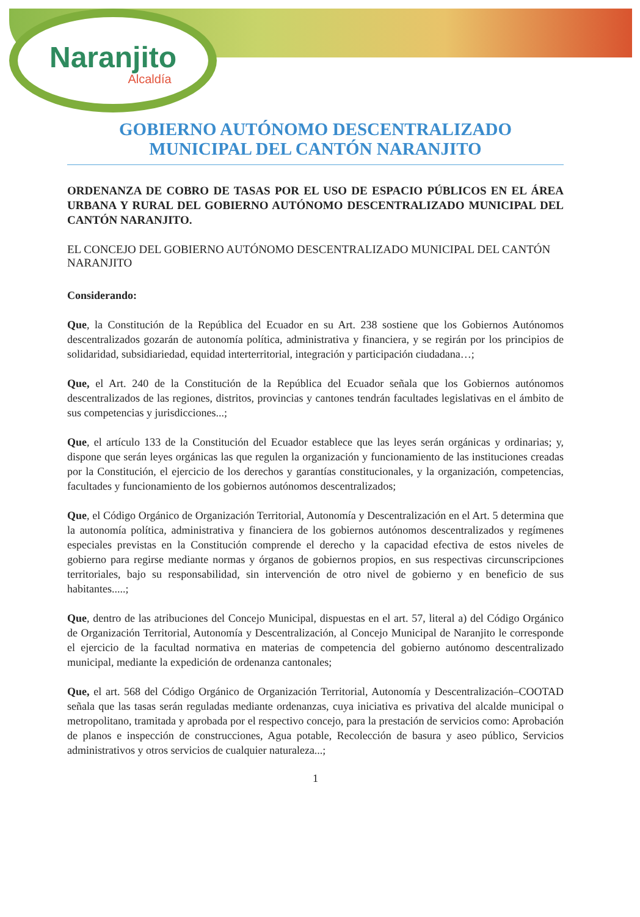Naranjito
Alcaldía
GOBIERNO AUTÓNOMO DESCENTRALIZADO
MUNICIPAL DEL CANTÓN NARANJITO
ORDENANZA DE COBRO DE TASAS POR EL USO DE ESPACIO PÚBLICOS EN EL ÁREA URBANA Y RURAL DEL GOBIERNO AUTÓNOMO DESCENTRALIZADO MUNICIPAL DEL CANTÓN NARANJITO.
EL CONCEJO DEL GOBIERNO AUTÓNOMO DESCENTRALIZADO MUNICIPAL DEL CANTÓN NARANJITO
Considerando:
Que, la Constitución de la República del Ecuador en su Art. 238 sostiene que los Gobiernos Autónomos descentralizados gozarán de autonomía política, administrativa y financiera, y se regirán por los principios de solidaridad, subsidiariedad, equidad interterritorial, integración y participación ciudadana…;
Que, el Art. 240 de la Constitución de la República del Ecuador señala que los Gobiernos autónomos descentralizados de las regiones, distritos, provincias y cantones tendrán facultades legislativas en el ámbito de sus competencias y jurisdicciones...;
Que, el artículo 133 de la Constitución del Ecuador establece que las leyes serán orgánicas y ordinarias; y, dispone que serán leyes orgánicas las que regulen la organización y funcionamiento de las instituciones creadas por la Constitución, el ejercicio de los derechos y garantías constitucionales, y la organización, competencias, facultades y funcionamiento de los gobiernos autónomos descentralizados;
Que, el Código Orgánico de Organización Territorial, Autonomía y Descentralización en el Art. 5 determina que la autonomía política, administrativa y financiera de los gobiernos autónomos descentralizados y regímenes especiales previstas en la Constitución comprende el derecho y la capacidad efectiva de estos niveles de gobierno para regirse mediante normas y órganos de gobiernos propios, en sus respectivas circunscripciones territoriales, bajo su responsabilidad, sin intervención de otro nivel de gobierno y en beneficio de sus habitantes.....;
Que, dentro de las atribuciones del Concejo Municipal, dispuestas en el art. 57, literal a) del Código Orgánico de Organización Territorial, Autonomía y Descentralización, al Concejo Municipal de Naranjito le corresponde el ejercicio de la facultad normativa en materias de competencia del gobierno autónomo descentralizado municipal, mediante la expedición de ordenanza cantonales;
Que, el art. 568 del Código Orgánico de Organización Territorial, Autonomía y Descentralización–COOTAD señala que las tasas serán reguladas mediante ordenanzas, cuya iniciativa es privativa del alcalde municipal o metropolitano, tramitada y aprobada por el respectivo concejo, para la prestación de servicios como: Aprobación de planos e inspección de construcciones, Agua potable, Recolección de basura y aseo público, Servicios administrativos y otros servicios de cualquier naturaleza...;
1